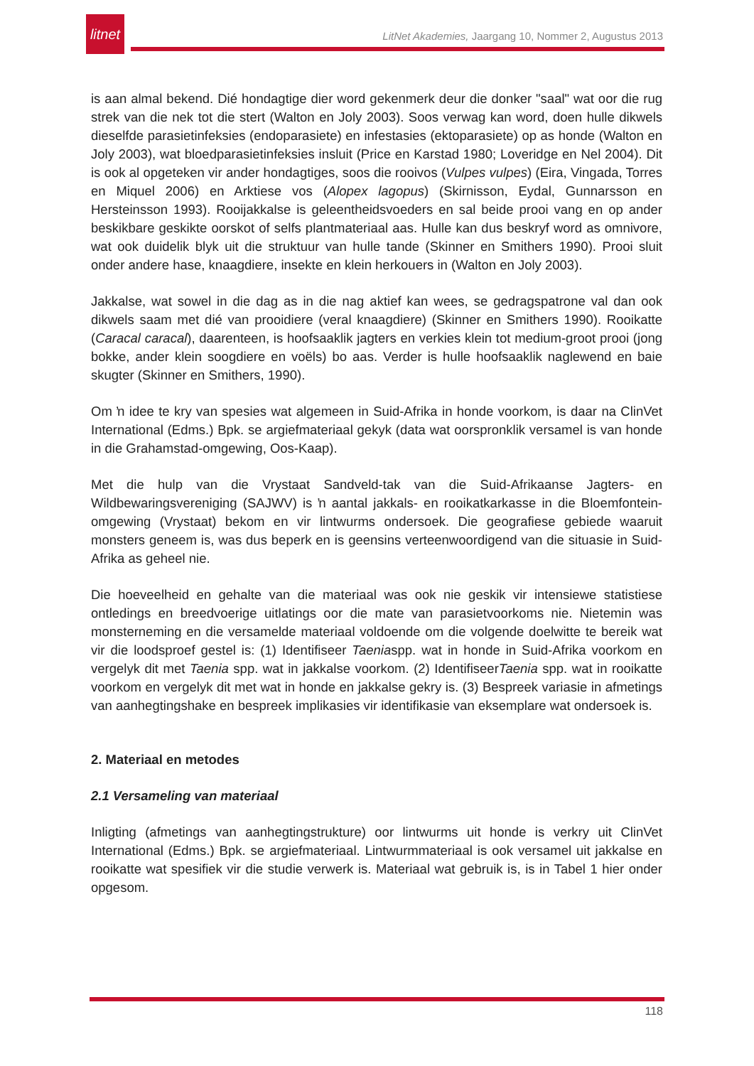litnet
LitNet Akademies, Jaargang 10, Nommer 2, Augustus 2013
is aan almal bekend. Dié hondagtige dier word gekenmerk deur die donker "saal" wat oor die rug strek van die nek tot die stert (Walton en Joly 2003). Soos verwag kan word, doen hulle dikwels dieselfde parasietinfeksies (endoparasiete) en infestasies (ektoparasiete) op as honde (Walton en Joly 2003), wat bloedparasietinfeksies insluit (Price en Karstad 1980; Loveridge en Nel 2004). Dit is ook al opgeteken vir ander hondagtiges, soos die rooivos (Vulpes vulpes) (Eira, Vingada, Torres en Miquel 2006) en Arktiese vos (Alopex lagopus) (Skirnisson, Eydal, Gunnarsson en Hersteinsson 1993). Rooijakkalse is geleentheidsvoeders en sal beide prooi vang en op ander beskikbare geskikte oorskot of selfs plantmateriaal aas. Hulle kan dus beskryf word as omnivore, wat ook duidelik blyk uit die struktuur van hulle tande (Skinner en Smithers 1990). Prooi sluit onder andere hase, knaagdiere, insekte en klein herkouers in (Walton en Joly 2003).
Jakkalse, wat sowel in die dag as in die nag aktief kan wees, se gedragspatrone val dan ook dikwels saam met dié van prooidiere (veral knaagdiere) (Skinner en Smithers 1990). Rooikatte (Caracal caracal), daarenteen, is hoofsaaklik jagters en verkies klein tot medium-groot prooi (jong bokke, ander klein soogdiere en voëls) bo aas. Verder is hulle hoofsaaklik naglewend en baie skugter (Skinner en Smithers, 1990).
Om ŉ idee te kry van spesies wat algemeen in Suid-Afrika in honde voorkom, is daar na ClinVet International (Edms.) Bpk. se argiefmateriaal gekyk (data wat oorspronklik versamel is van honde in die Grahamstad-omgewing, Oos-Kaap).
Met die hulp van die Vrystaat Sandveld-tak van die Suid-Afrikaanse Jagters- en Wildbewaringsvereniging (SAJWV) is ŉ aantal jakkals- en rooikatkarkasse in die Bloemfontein-omgewing (Vrystaat) bekom en vir lintwurms ondersoek. Die geografiese gebiede waaruit monsters geneem is, was dus beperk en is geensins verteenwoordigend van die situasie in Suid-Afrika as geheel nie.
Die hoeveelheid en gehalte van die materiaal was ook nie geskik vir intensiewe statistiese ontledings en breedvoerige uitlatings oor die mate van parasietvoorkoms nie. Nietemin was monsterneming en die versamelde materiaal voldoende om die volgende doelwitte te bereik wat vir die loodsproef gestel is: (1) Identifiseer Taeniaspp. wat in honde in Suid-Afrika voorkom en vergelyk dit met Taenia spp. wat in jakkalse voorkom. (2) IdentifiseerTaenia spp. wat in rooikatte voorkom en vergelyk dit met wat in honde en jakkalse gekry is. (3) Bespreek variasie in afmetings van aanhegtingshake en bespreek implikasies vir identifikasie van eksemplare wat ondersoek is.
2. Materiaal en metodes
2.1 Versameling van materiaal
Inligting (afmetings van aanhegtingstrukture) oor lintwurms uit honde is verkry uit ClinVet International (Edms.) Bpk. se argiefmateriaal. Lintwurmmateriaal is ook versamel uit jakkalse en rooikatte wat spesifiek vir die studie verwerk is. Materiaal wat gebruik is, is in Tabel 1 hier onder opgesom.
118